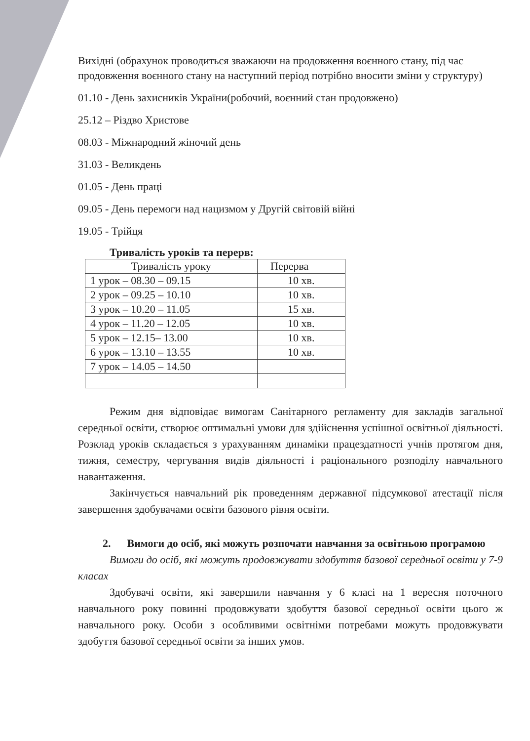Вихідні (обрахунок проводиться зважаючи на продовження воєнного стану, під час продовження воєнного стану на наступний період потрібно вносити зміни у структуру)
01.10 - День захисників України(робочий, воєнний стан продовжено)
25.12 – Різдво Христове
08.03 - Міжнародний жіночий день
31.03 - Великдень
01.05 - День праці
09.05 - День перемоги над нацизмом у Другій світовій війні
19.05 - Трійця
Тривалість уроків та перерв:
| Тривалість уроку | Перерва |
| 1 урок – 08.30 – 09.15 | 10 хв. |
| 2 урок – 09.25 – 10.10 | 10 хв. |
| 3 урок – 10.20 – 11.05 | 15 хв. |
| 4 урок – 11.20 – 12.05 | 10 хв. |
| 5 урок – 12.15– 13.00 | 10 хв. |
| 6 урок – 13.10 – 13.55 | 10 хв. |
| 7 урок – 14.05 – 14.50 | |
Режим дня відповідає вимогам Санітарного регламенту для закладів загальної середньої освіти, створює оптимальні умови для здійснення успішної освітньої діяльності. Розклад уроків складається з урахуванням динаміки працездатності учнів протягом дня, тижня, семестру, чергування видів діяльності і раціонального розподілу навчального навантаження.
Закінчується навчальний рік проведенням державної підсумкової атестації після завершення здобувачами освіти базового рівня освіти.
2. Вимоги до осіб, які можуть розпочати навчання за освітньою програмою
Вимоги до осіб, які можуть продовжувати здобуття базової середньої освіти у 7-9 класах
Здобувачі освіти, які завершили навчання у 6 класі на 1 вересня поточного навчального року повинні продовжувати здобуття базової середньої освіти цього ж навчального року. Особи з особливими освітніми потребами можуть продовжувати здобуття базової середньої освіти за інших умов.